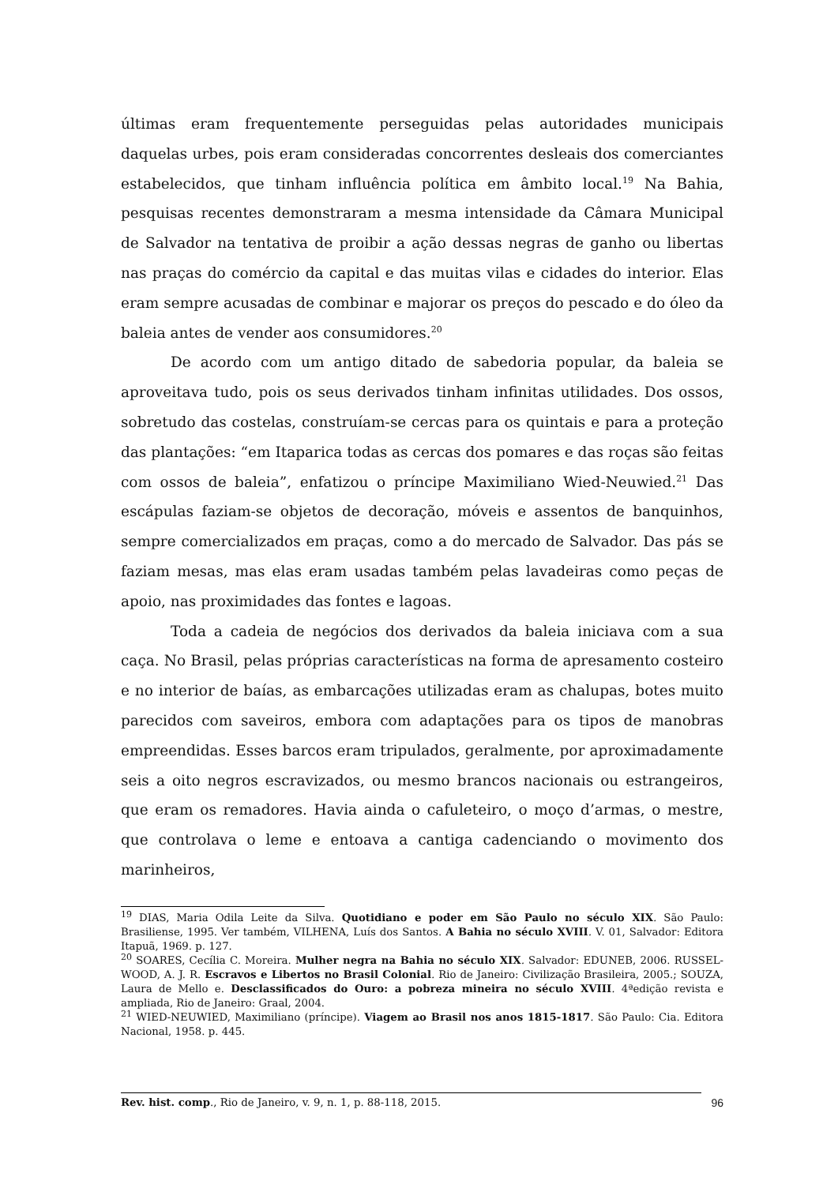últimas eram frequentemente perseguidas pelas autoridades municipais daquelas urbes, pois eram consideradas concorrentes desleais dos comerciantes estabelecidos, que tinham influência política em âmbito local.<sup>19</sup> Na Bahia, pesquisas recentes demonstraram a mesma intensidade da Câmara Municipal de Salvador na tentativa de proibir a ação dessas negras de ganho ou libertas nas praças do comércio da capital e das muitas vilas e cidades do interior. Elas eram sempre acusadas de combinar e majorar os preços do pescado e do óleo da baleia antes de vender aos consumidores.<sup>20</sup>
De acordo com um antigo ditado de sabedoria popular, da baleia se aproveitava tudo, pois os seus derivados tinham infinitas utilidades. Dos ossos, sobretudo das costelas, construíam-se cercas para os quintais e para a proteção das plantações: “em Itaparica todas as cercas dos pomares e das roças são feitas com ossos de baleia”, enfatizou o príncipe Maximiliano Wied-Neuwied.<sup>21</sup> Das escápulas faziam-se objetos de decoração, móveis e assentos de banquinhos, sempre comercializados em praças, como a do mercado de Salvador. Das pás se faziam mesas, mas elas eram usadas também pelas lavadeiras como peças de apoio, nas proximidades das fontes e lagoas.
Toda a cadeia de negócios dos derivados da baleia iniciava com a sua caça. No Brasil, pelas próprias características na forma de apresamento costeiro e no interior de baías, as embarcações utilizadas eram as chalupas, botes muito parecidos com saveiros, embora com adaptações para os tipos de manobras empreendidas. Esses barcos eram tripulados, geralmente, por aproximadamente seis a oito negros escravizados, ou mesmo brancos nacionais ou estrangeiros, que eram os remadores. Havia ainda o cafuleteiro, o moço d’armas, o mestre, que controlava o leme e entoava a cantiga cadenciando o movimento dos marinheiros,
<sup>19</sup> DIAS, Maria Odila Leite da Silva. Quotidiano e poder em São Paulo no século XIX. São Paulo: Brasiliense, 1995. Ver também, VILHENA, Luís dos Santos. A Bahia no século XVIII. V. 01, Salvador: Editora Itapuã, 1969. p. 127.
<sup>20</sup> SOARES, Cecília C. Moreira. Mulher negra na Bahia no século XIX. Salvador: EDUNEB, 2006. RUSSEL-WOOD, A. J. R. Escravos e Libertos no Brasil Colonial. Rio de Janeiro: Civilização Brasileira, 2005.; SOUZA, Laura de Mello e. Desclassificados do Ouro: a pobreza mineira no século XVIII. 4ªedição revista e ampliada, Rio de Janeiro: Graal, 2004.
<sup>21</sup> WIED-NEUWIED, Maximiliano (príncipe). Viagem ao Brasil nos anos 1815-1817. São Paulo: Cia. Editora Nacional, 1958. p. 445.
Rev. hist. comp., Rio de Janeiro, v. 9, n. 1, p. 88-118, 2015. 96